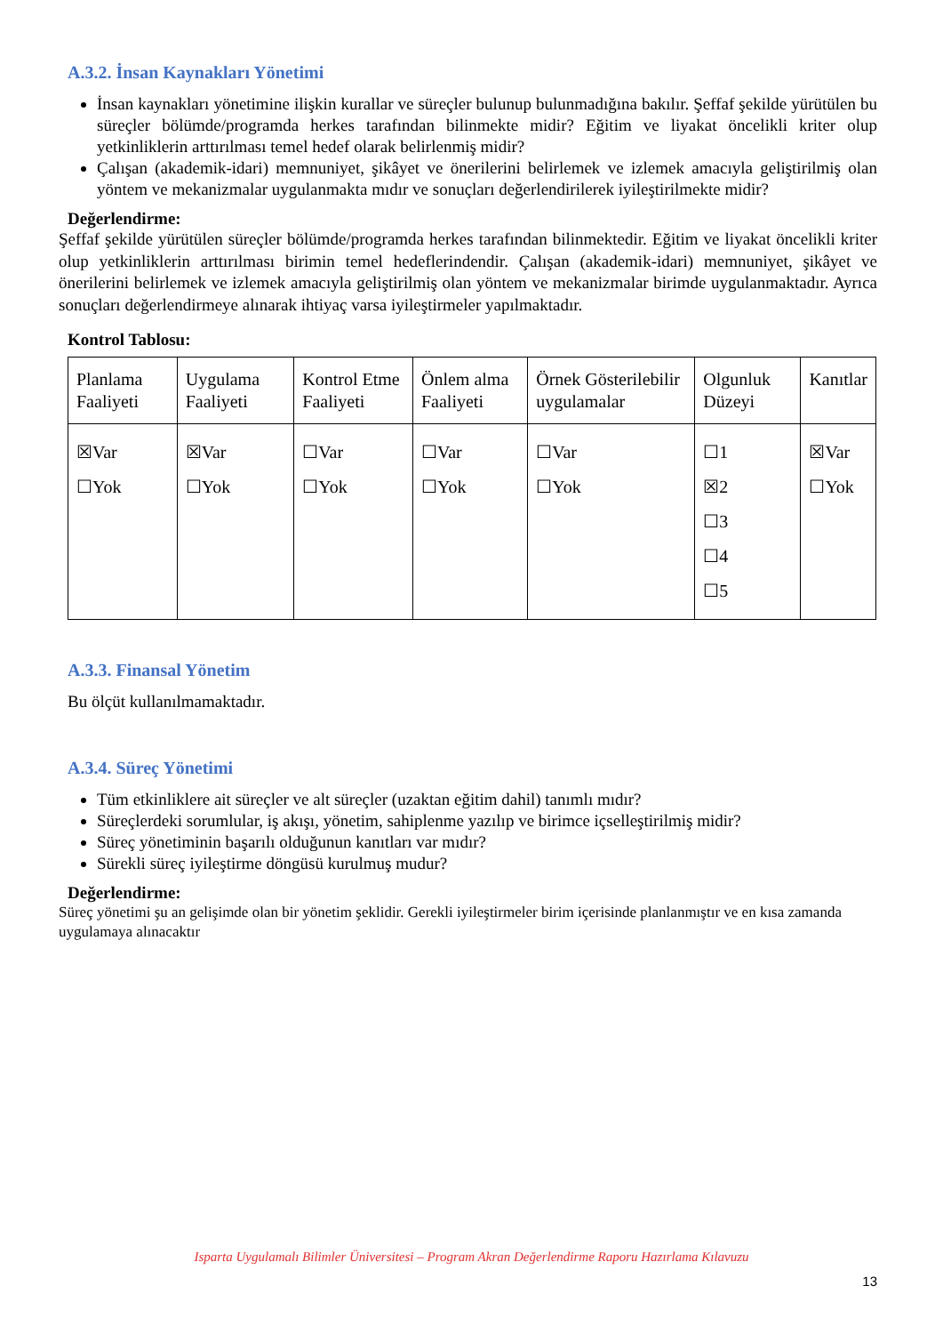A.3.2. İnsan Kaynakları Yönetimi
İnsan kaynakları yönetimine ilişkin kurallar ve süreçler bulunup bulunmadığına bakılır. Şeffaf şekilde yürütülen bu süreçler bölümde/programda herkes tarafından bilinmekte midir? Eğitim ve liyakat öncelikli kriter olup yetkinliklerin arttırılması temel hedef olarak belirlenmiş midir?
Çalışan (akademik-idari) memnuniyet, şikâyet ve önerilerini belirlemek ve izlemek amacıyla geliştirilmiş olan yöntem ve mekanizmalar uygulanmakta mıdır ve sonuçları değerlendirilerek iyileştirilmekte midir?
Değerlendirme:
Şeffaf şekilde yürütülen süreçler bölümde/programda herkes tarafından bilinmektedir. Eğitim ve liyakat öncelikli kriter olup yetkinliklerin arttırılması birimin temel hedeflerindendir. Çalışan (akademik-idari) memnuniyet, şikâyet ve önerilerini belirlemek ve izlemek amacıyla geliştirilmiş olan yöntem ve mekanizmalar birimde uygulanmaktadır. Ayrıca sonuçları değerlendirmeye alınarak ihtiyaç varsa iyileştirmeler yapılmaktadır.
Kontrol Tablosu:
| Planlama Faaliyeti | Uygulama Faaliyeti | Kontrol Etme Faaliyeti | Önlem alma Faaliyeti | Örnek Gösterilebilir uygulamalar | Olgunluk Düzeyi | Kanıtlar |
| ☒Var ☐Yok | ☒Var ☐Yok | ☐Var ☐Yok | ☐Var ☐Yok | ☐Var ☐Yok | ☐1 ☒2 ☐3 ☐4 ☐5 | ☒Var ☐Yok |
A.3.3. Finansal Yönetim
Bu ölçüt kullanılmamaktadır.
A.3.4. Süreç Yönetimi
Tüm etkinliklere ait süreçler ve alt süreçler (uzaktan eğitim dahil) tanımlı mıdır?
Süreçlerdeki sorumlular, iş akışı, yönetim, sahiplenme yazılıp ve birimce içselleştirilmiş midir?
Süreç yönetiminin başarılı olduğunun kanıtları var mıdır?
Sürekli süreç iyileştirme döngüsü kurulmuş mudur?
Değerlendirme:
Süreç yönetimi şu an gelişimde olan bir yönetim şeklidir. Gerekli iyileştirmeler birim içerisinde planlanmıştır ve en kısa zamanda uygulamaya alınacaktır
Isparta Uygulamalı Bilimler Üniversitesi – Program Akran Değerlendirme Raporu Hazırlama Kılavuzu
13